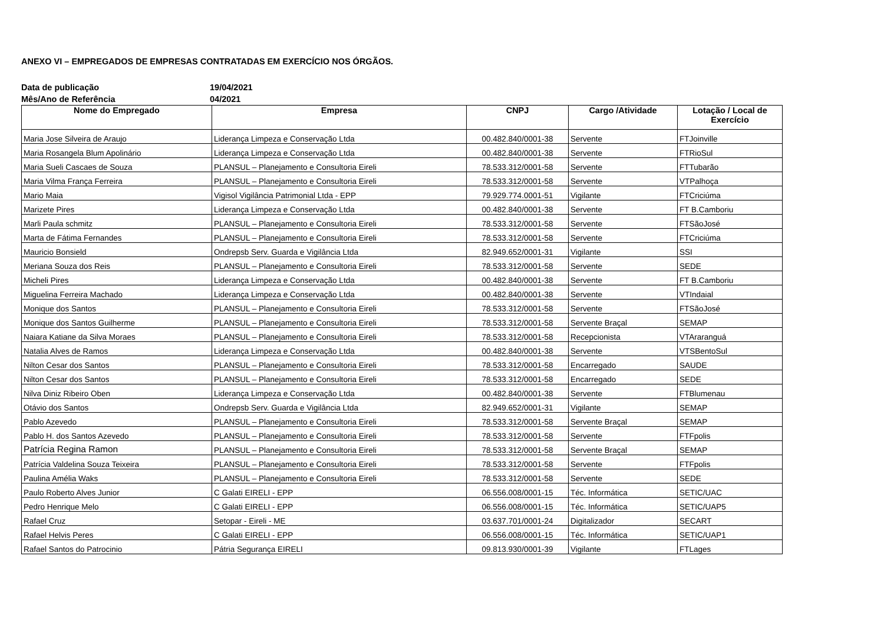ANEXO VI – EMPREGADOS DE EMPRESAS CONTRATADAS EM EXERCÍCIO NOS ÓRGÃOS.
Data de publicação 19/04/2021
Mês/Ano de Referência 04/2021
| Nome do Empregado | Empresa | CNPJ | Cargo /Atividade | Lotação / Local de Exercício |
| --- | --- | --- | --- | --- |
| Maria Jose Silveira de Araujo | Liderança Limpeza e Conservação Ltda | 00.482.840/0001-38 | Servente | FTJoinville |
| Maria Rosangela Blum Apolinário | Liderança Limpeza e Conservação Ltda | 00.482.840/0001-38 | Servente | FTRioSul |
| Maria Sueli Cascaes de Souza | PLANSUL – Planejamento e Consultoria Eireli | 78.533.312/0001-58 | Servente | FTTubarão |
| Maria Vilma França Ferreira | PLANSUL – Planejamento e Consultoria Eireli | 78.533.312/0001-58 | Servente | VTPalhoça |
| Mario Maia | Vigisol Vigilância Patrimonial Ltda - EPP | 79.929.774.0001-51 | Vigilante | FTCriciúma |
| Marizete Pires | Liderança Limpeza e Conservação Ltda | 00.482.840/0001-38 | Servente | FT B.Camboriu |
| Marli Paula schmitz | PLANSUL – Planejamento e Consultoria Eireli | 78.533.312/0001-58 | Servente | FTSãoJosé |
| Marta de Fátima Fernandes | PLANSUL – Planejamento e Consultoria Eireli | 78.533.312/0001-58 | Servente | FTCriciúma |
| Mauricio Bonsield | Ondrepsb Serv. Guarda e Vigilância Ltda | 82.949.652/0001-31 | Vigilante | SSI |
| Meriana Souza dos Reis | PLANSUL – Planejamento e Consultoria Eireli | 78.533.312/0001-58 | Servente | SEDE |
| Micheli Pires | Liderança Limpeza e Conservação Ltda | 00.482.840/0001-38 | Servente | FT B.Camboriu |
| Miguelina Ferreira Machado | Liderança Limpeza e Conservação Ltda | 00.482.840/0001-38 | Servente | VTIndaial |
| Monique dos Santos | PLANSUL – Planejamento e Consultoria Eireli | 78.533.312/0001-58 | Servente | FTSãoJosé |
| Monique dos Santos Guilherme | PLANSUL – Planejamento e Consultoria Eireli | 78.533.312/0001-58 | Servente Braçal | SEMAP |
| Naiara Katiane da Silva Moraes | PLANSUL – Planejamento e Consultoria Eireli | 78.533.312/0001-58 | Recepcionista | VTAraranguá |
| Natalia Alves de Ramos | Liderança Limpeza e Conservação Ltda | 00.482.840/0001-38 | Servente | VTSBentoSul |
| Nilton Cesar dos Santos | PLANSUL – Planejamento e Consultoria Eireli | 78.533.312/0001-58 | Encarregado | SAUDE |
| Nilton Cesar dos Santos | PLANSUL – Planejamento e Consultoria Eireli | 78.533.312/0001-58 | Encarregado | SEDE |
| Nilva Diniz Ribeiro Oben | Liderança Limpeza e Conservação Ltda | 00.482.840/0001-38 | Servente | FTBlumenau |
| Otávio dos Santos | Ondrepsb Serv. Guarda e Vigilância Ltda | 82.949.652/0001-31 | Vigilante | SEMAP |
| Pablo Azevedo | PLANSUL – Planejamento e Consultoria Eireli | 78.533.312/0001-58 | Servente Braçal | SEMAP |
| Pablo H. dos Santos Azevedo | PLANSUL – Planejamento e Consultoria Eireli | 78.533.312/0001-58 | Servente | FTFpolis |
| Patrícia Regina Ramon | PLANSUL – Planejamento e Consultoria Eireli | 78.533.312/0001-58 | Servente Braçal | SEMAP |
| Patrícia Valdelina Souza Teixeira | PLANSUL – Planejamento e Consultoria Eireli | 78.533.312/0001-58 | Servente | FTFpolis |
| Paulina Amélia Waks | PLANSUL – Planejamento e Consultoria Eireli | 78.533.312/0001-58 | Servente | SEDE |
| Paulo Roberto Alves Junior | C Galati EIRELI - EPP | 06.556.008/0001-15 | Téc. Informática | SETIC/UAC |
| Pedro Henrique Melo | C Galati EIRELI - EPP | 06.556.008/0001-15 | Téc. Informática | SETIC/UAP5 |
| Rafael Cruz | Setopar - Eireli - ME | 03.637.701/0001-24 | Digitalizador | SECART |
| Rafael Helvis Peres | C Galati EIRELI - EPP | 06.556.008/0001-15 | Téc. Informática | SETIC/UAP1 |
| Rafael Santos do Patrocinio | Pátria Segurança EIRELI | 09.813.930/0001-39 | Vigilante | FTLages |